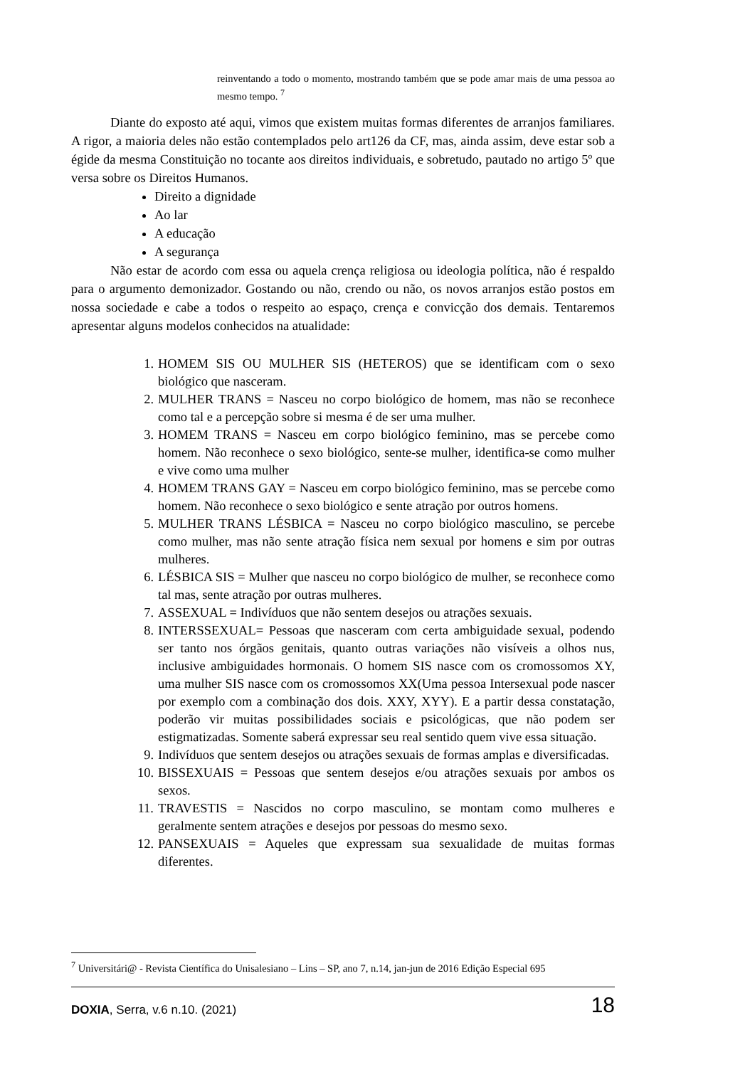reinventando a todo o momento, mostrando também que se pode amar mais de uma pessoa ao mesmo tempo. <sup>7</sup>
Diante do exposto até aqui, vimos que existem muitas formas diferentes de arranjos familiares. A rigor, a maioria deles não estão contemplados pelo art126 da CF, mas, ainda assim, deve estar sob a égide da mesma Constituição no tocante aos direitos individuais, e sobretudo, pautado no artigo 5º que versa sobre os Direitos Humanos.
Direito a dignidade
Ao lar
A educação
A segurança
Não estar de acordo com essa ou aquela crença religiosa ou ideologia política, não é respaldo para o argumento demonizador. Gostando ou não, crendo ou não, os novos arranjos estão postos em nossa sociedade e cabe a todos o respeito ao espaço, crença e convicção dos demais. Tentaremos apresentar alguns modelos conhecidos na atualidade:
1. HOMEM SIS OU MULHER SIS (HETEROS) que se identificam com o sexo biológico que nasceram.
2. MULHER TRANS = Nasceu no corpo biológico de homem, mas não se reconhece como tal e a percepção sobre si mesma é de ser uma mulher.
3. HOMEM TRANS = Nasceu em corpo biológico feminino, mas se percebe como homem. Não reconhece o sexo biológico, sente-se mulher, identifica-se como mulher e vive como uma mulher
4. HOMEM TRANS GAY = Nasceu em corpo biológico feminino, mas se percebe como homem. Não reconhece o sexo biológico e sente atração por outros homens.
5. MULHER TRANS LÉSBICA = Nasceu no corpo biológico masculino, se percebe como mulher, mas não sente atração física nem sexual por homens e sim por outras mulheres.
6. LÉSBICA SIS = Mulher que nasceu no corpo biológico de mulher, se reconhece como tal mas, sente atração por outras mulheres.
7. ASSEXUAL = Indivíduos que não sentem desejos ou atrações sexuais.
8. INTERSSEXUAL= Pessoas que nasceram com certa ambiguidade sexual, podendo ser tanto nos órgãos genitais, quanto outras variações não visíveis a olhos nus, inclusive ambiguidades hormonais. O homem SIS nasce com os cromossomos XY, uma mulher SIS nasce com os cromossomos XX(Uma pessoa Intersexual pode nascer por exemplo com a combinação dos dois. XXY, XYY). E a partir dessa constatação, poderão vir muitas possibilidades sociais e psicológicas, que não podem ser estigmatizadas. Somente saberá expressar seu real sentido quem vive essa situação.
9. Indivíduos que sentem desejos ou atrações sexuais de formas amplas e diversificadas.
10. BISSEXUAIS = Pessoas que sentem desejos e/ou atrações sexuais por ambos os sexos.
11. TRAVESTIS = Nascidos no corpo masculino, se montam como mulheres e geralmente sentem atrações e desejos por pessoas do mesmo sexo.
12. PANSEXUAIS = Aqueles que expressam sua sexualidade de muitas formas diferentes.
<sup>7</sup> Universitári@ - Revista Científica do Unisalesiano – Lins – SP, ano 7, n.14, jan-jun de 2016 Edição Especial 695
DOXIA, Serra, v.6 n.10. (2021) 18